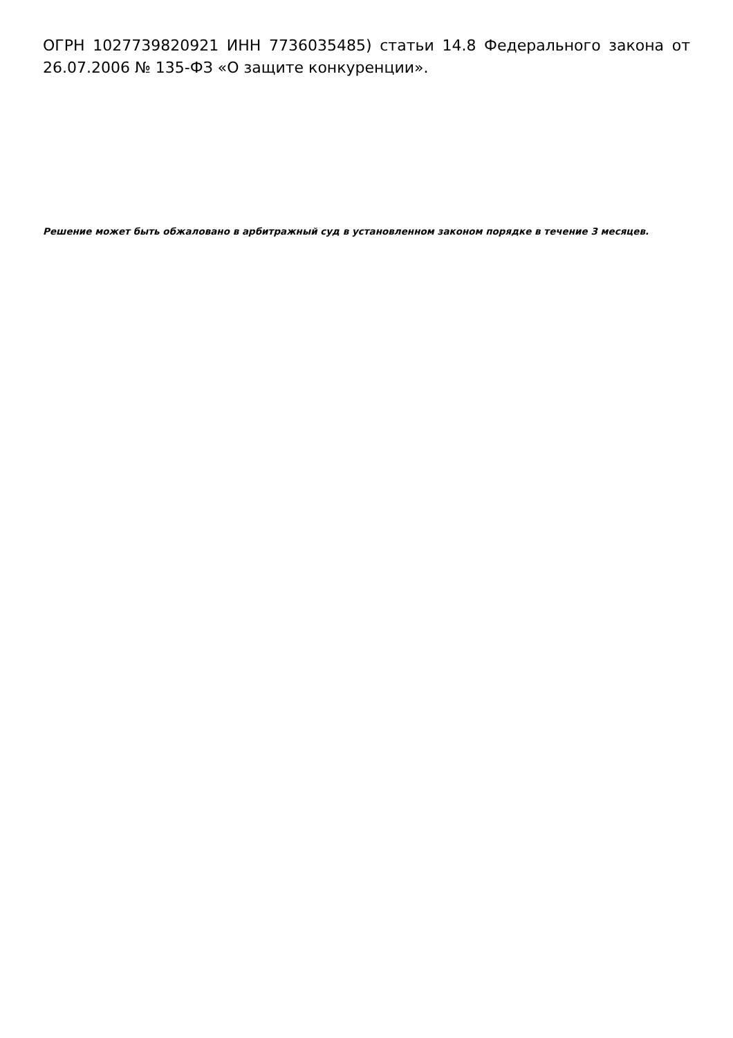ОГРН 1027739820921 ИНН 7736035485) статьи 14.8 Федерального закона от 26.07.2006 № 135-ФЗ «О защите конкуренции».
Решение может быть обжаловано в арбитражный суд в установленном законом порядке в течение 3 месяцев.